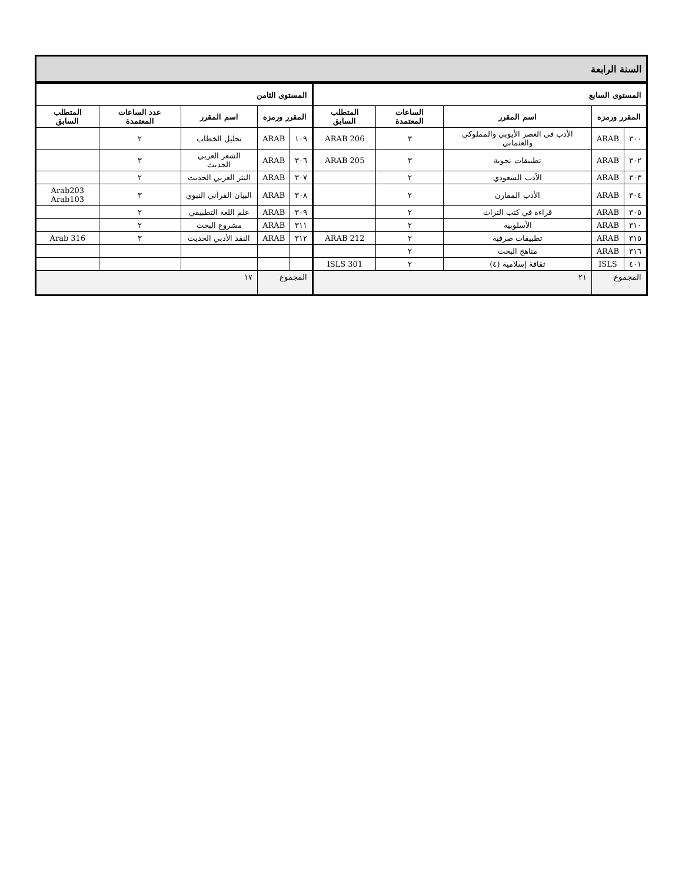| السنة الرابعة | | | | | | | | | |
| المستوى السابع | | | | | المستوى الثامن | | | | |
| المقرر ورمزه | | اسم المقرر | الساعات المعتمدة | المتطلب السابق | المقرر ورمزه | | اسم المقرر | عدد الساعات المعتمدة | المتطلب السابق |
| ٣٠٠ | ARAB | الأدب في العصر الأيوبي والمملوكي والعثماني | ٣ | ARAB 206 | ١٠٩ | ARAB | تحليل الخطاب | ٢ | |
| ٣٠٢ | ARAB | تطبيقات نحوية | ٣ | ARAB 205 | ٣٠٦ | ARAB | الشعر العربي الحديث | ٣ | |
| ٣٠٣ | ARAB | الأدب السعودي | ٢ | | ٣٠٧ | ARAB | النثر العربي الحديث | ٢ | |
| ٣٠٤ | ARAB | الأدب المقارن | ٢ | | ٣٠٨ | ARAB | البيان القرآني النبوي | ٣ | Arab203 Arab103 |
| ٣٠٥ | ARAB | قراءة في كتب التراث | ٢ | | ٣٠٩ | ARAB | علم اللغة التطبيقي | ٢ | |
| ٣١٠ | ARAB | الأسلوبية | ٢ | | ٣١١ | ARAB | مشروع البحث | ٢ | |
| ٣١٥ | ARAB | تطبيقات صرفية | ٢ | ARAB 212 | ٣١٢ | ARAB | النقد الأدبي الحديث | ٣ | Arab 316 |
| ٣١٦ | ARAB | مناهج البحث | ٢ | | | | | | |
| ٤٠١ | ISLS | ثقافة إسلامية (٤) | ٢ | ISLS 301 | | | | | |
| المجموع | | ٢١ | | | المجموع | | ١٧ | | |